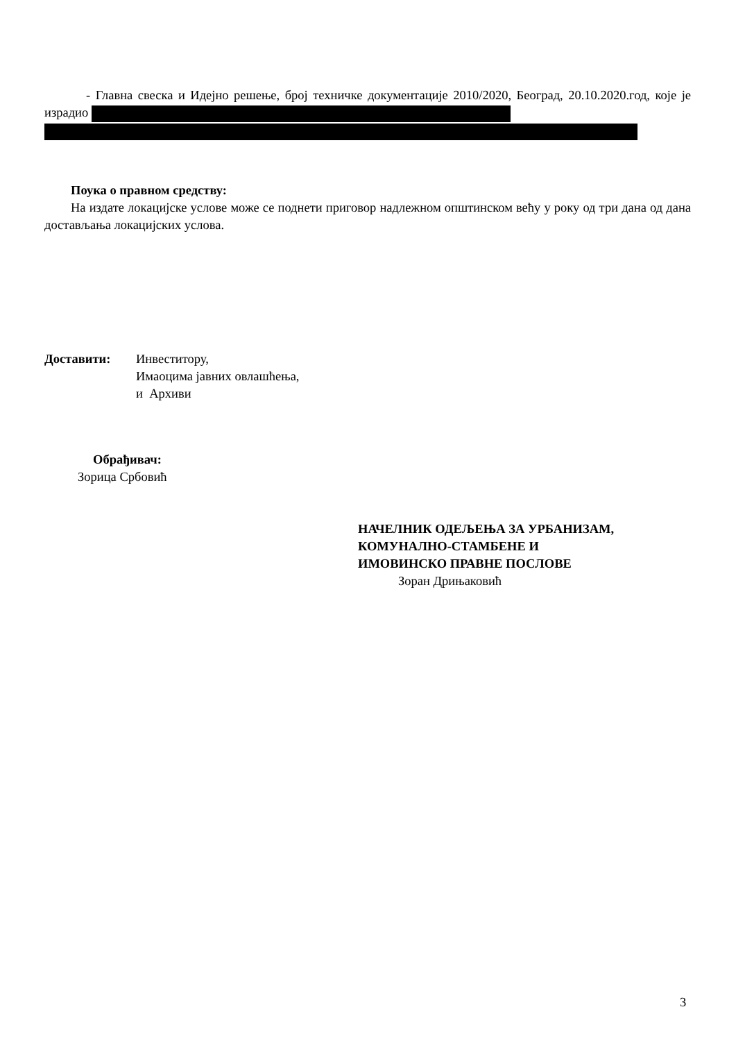- Главна свеска и Идејно решење, број техничке документације 2010/2020, Београд, 20.10.2020.год, које је израдио
Поука о правном средству:
На издате локацијске услове може се поднети приговор надлежном општинском већу у року од три дана од дана достављања локацијских услова.
Достави­ти: Инвеститору,
Имаоцима јавних овлашћења,
и Архиви
Обрађивач:
Зорица Србовић
НАЧЕЛНИК ОДЕЉЕЊА ЗА УРБАНИЗАМ,
КОМУНАЛНО-СТАМБЕНЕ И
ИМОВИНСКО ПРАВНЕ ПОСЛОВЕ
Зоран Дрињаковић
3